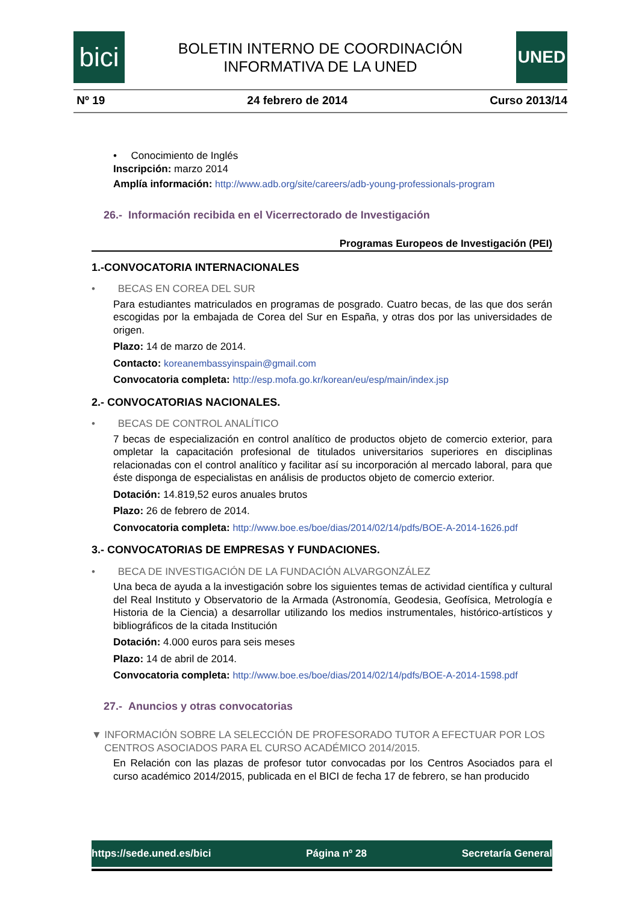bici
BOLETIN INTERNO DE COORDINACIÓN
INFORMATIVA DE LA UNED
UNED
Nº 19 24 febrero de 2014 Curso 2013/14
• Conocimiento de Inglés
Inscripción: marzo 2014
Amplía información: http://www.adb.org/site/careers/adb-young-professionals-program
26.- Información recibida en el Vicerrectorado de Investigación
Programas Europeos de Investigación (PEI)
1.-CONVOCATORIA INTERNACIONALES
• BECAS EN COREA DEL SUR
Para estudiantes matriculados en programas de posgrado. Cuatro becas, de las que dos serán escogidas por la embajada de Corea del Sur en España, y otras dos por las universidades de origen.
Plazo: 14 de marzo de 2014.
Contacto: koreanembassyinspain@gmail.com
Convocatoria completa: http://esp.mofa.go.kr/korean/eu/esp/main/index.jsp
2.- CONVOCATORIAS NACIONALES.
• BECAS DE CONTROL ANALÍTICO
7 becas de especialización en control analítico de productos objeto de comercio exterior, para ompletar la capacitación profesional de titulados universitarios superiores en disciplinas relacionadas con el control analítico y facilitar así su incorporación al mercado laboral, para que éste disponga de especialistas en análisis de productos objeto de comercio exterior.
Dotación: 14.819,52 euros anuales brutos
Plazo: 26 de febrero de 2014.
Convocatoria completa: http://www.boe.es/boe/dias/2014/02/14/pdfs/BOE-A-2014-1626.pdf
3.- CONVOCATORIAS DE EMPRESAS Y FUNDACIONES.
• BECA DE INVESTIGACIÓN DE LA FUNDACIÓN ALVARGONZÁLEZ
Una beca de ayuda a la investigación sobre los siguientes temas de actividad científica y cultural del Real Instituto y Observatorio de la Armada (Astronomía, Geodesia, Geofísica, Metrología e Historia de la Ciencia) a desarrollar utilizando los medios instrumentales, histórico-artísticos y bibliográficos de la citada Institución
Dotación: 4.000 euros para seis meses
Plazo: 14 de abril de 2014.
Convocatoria completa: http://www.boe.es/boe/dias/2014/02/14/pdfs/BOE-A-2014-1598.pdf
27.- Anuncios y otras convocatorias
▼ INFORMACIÓN SOBRE LA SELECCIÓN DE PROFESORADO TUTOR A EFECTUAR POR LOS CENTROS ASOCIADOS PARA EL CURSO ACADÉMICO 2014/2015.
En Relación con las plazas de profesor tutor convocadas por los Centros Asociados para el curso académico 2014/2015, publicada en el BICI de fecha 17 de febrero, se han producido
https://sede.uned.es/bici Página nº 28 Secretaría General